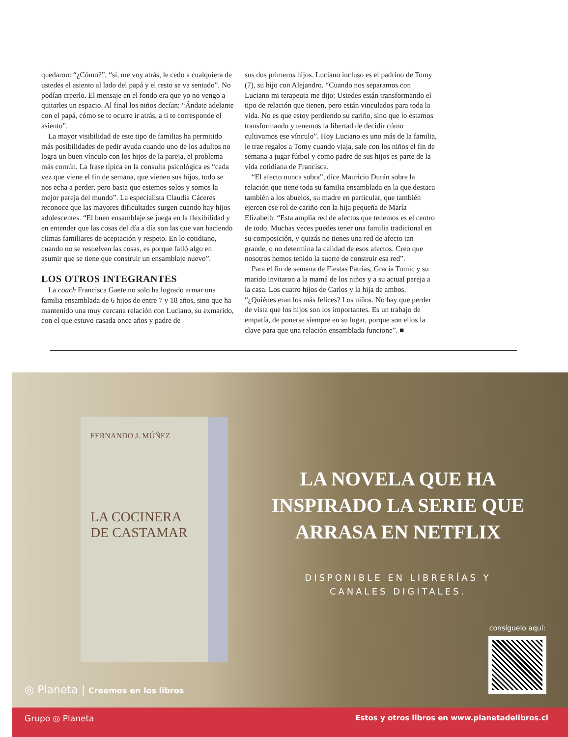quedaron: “¿Cómo?”, “sí, me voy atrás, le cedo a cualquiera de ustedes el asiento al lado del papá y el resto se va sentado”. No podían creerlo. El mensaje en el fondo era que yo no vengo a quitarles un espacio. Al final los niños decían: “Ándate adelante con el papá, cómo se te ocurre ir atrás, a ti te corresponde el asiento”.
La mayor visibilidad de este tipo de familias ha permitido más posibilidades de pedir ayuda cuando uno de los adultos no logra un buen vínculo con los hijos de la pareja, el problema más común. La frase típica en la consulta psicológica es “cada vez que viene el fin de semana, que vienen sus hijos, todo se nos echa a perder, pero basta que estemos solos y somos la mejor pareja del mundo”. La especialista Claudia Cáceres reconoce que las mayores dificultades surgen cuando hay hijos adolescentes. “El buen ensamblaje se juega en la flexibilidad y en entender que las cosas del día a día son las que van haciendo climas familiares de aceptación y respeto. En lo cotidiano, cuando no se resuelven las cosas, es porque falló algo en asumir que se tiene que construir un ensamblaje nuevo”.
LOS OTROS INTEGRANTES
La coach Francisca Gaete no solo ha logrado armar una familia ensamblada de 6 hijos de entre 7 y 18 años, sino que ha mantenido una muy cercana relación con Luciano, su exmarido, con el que estuvo casada once años y padre de
sus dos primeros hijos. Luciano incluso es el padrino de Tomy (7), su hijo con Alejandro. “Cuando nos separamos con Luciano mi terapeuta me dijo: Ustedes están transformando el tipo de relación que tienen, pero están vinculados para toda la vida. No es que estoy perdiendo su cariño, sino que lo estamos transformando y tenemos la libertad de decidir cómo cultivamos ese vínculo”. Hoy Luciano es uno más de la familia, le trae regalos a Tomy cuando viaja, sale con los niños el fin de semana a jugar fútbol y como padre de sus hijos es parte de la vida cotidiana de Francisca.
“El afecto nunca sobra”, dice Mauricio Durán sobre la relación que tiene toda su familia ensamblada en la que destaca también a los abuelos, su madre en particular, que también ejercen ese rol de cariño con la hija pequeña de María Elizabeth. “Esta amplia red de afectos que tenemos es el centro de todo. Muchas veces puedes tener una familia tradicional en su composición, y quizás no tienes una red de afecto tan grande, o no determina la calidad de esos afectos. Creo que nosotros hemos tenido la suerte de construir esa red”.
Para el fin de semana de Fiestas Patrias, Gracia Tomic y su marido invitaron a la mamá de los niños y a su actual pareja a la casa. Los cuatro hijos de Carlos y la hija de ambos. “¿Quiénes eran los más felices? Los niños. No hay que perder de vista que los hijos son los importantes. Es un trabajo de empatía, de ponerse siempre en su lugar, porque son ellos la clave para que una relación ensamblada funcione”. ■
FERNANDO J. MÚÑEZ
LA COCINERA DE CASTAMAR
LA NOVELA QUE HA
INSPIRADO LA SERIE QUE
ARRASA EN NETFLIX
DISPONIBLE EN LIBRERÍAS Y
CANALES DIGITALES.
consíguelo aquí:
◎ Planeta | Creemos en los libros
Grupo ◎ Planeta Estos y otros libros en www.planetadelibros.cl